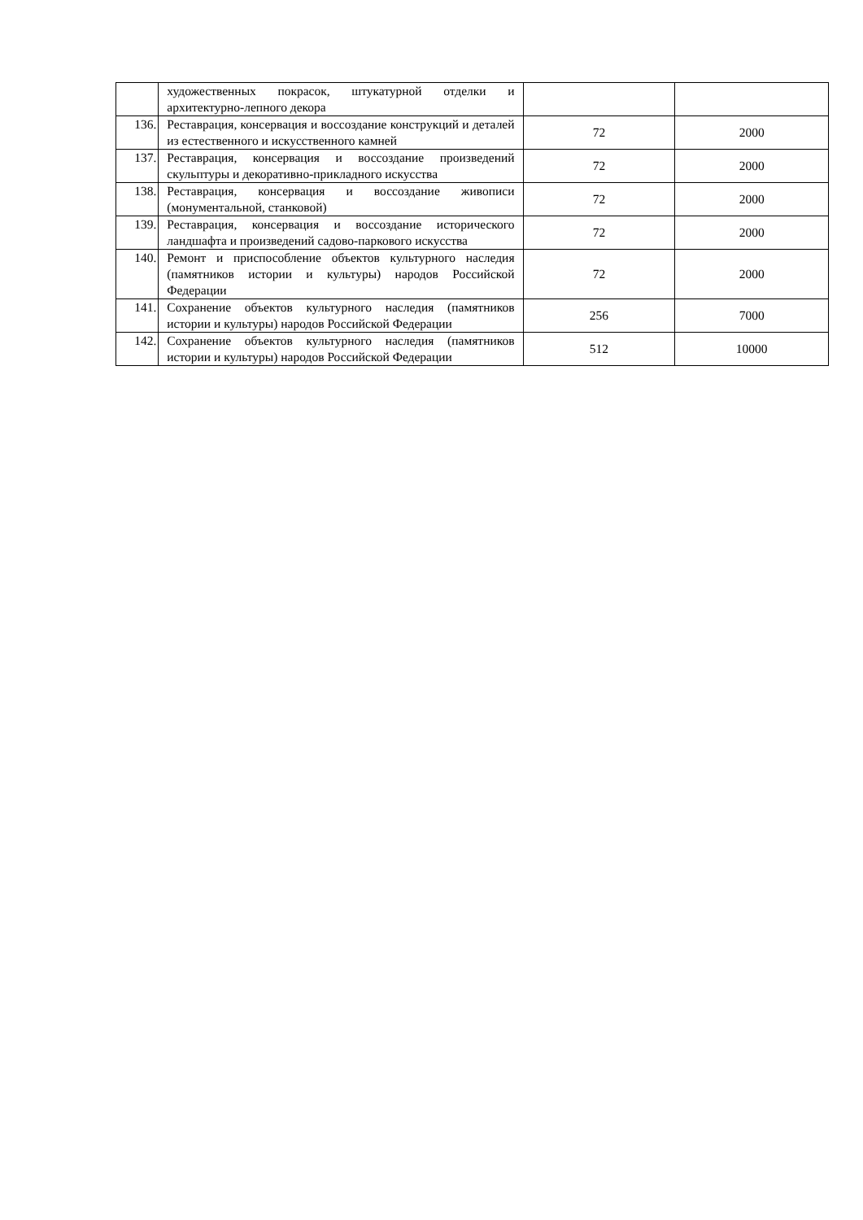| | художественных покрасок, штукатурной отделки и архитектурно-лепного декора | | |
| 136. | Реставрация, консервация и воссоздание конструкций и деталей из естественного и искусственного камней | 72 | 2000 |
| 137. | Реставрация, консервация и воссоздание произведений скульптуры и декоративно-прикладного искусства | 72 | 2000 |
| 138. | Реставрация, консервация и воссоздание живописи (монументальной, станковой) | 72 | 2000 |
| 139. | Реставрация, консервация и воссоздание исторического ландшафта и произведений садово-паркового искусства | 72 | 2000 |
| 140. | Ремонт и приспособление объектов культурного наследия (памятников истории и культуры) народов Российской Федерации | 72 | 2000 |
| 141. | Сохранение объектов культурного наследия (памятников истории и культуры) народов Российской Федерации | 256 | 7000 |
| 142. | Сохранение объектов культурного наследия (памятников истории и культуры) народов Российской Федерации | 512 | 10000 |